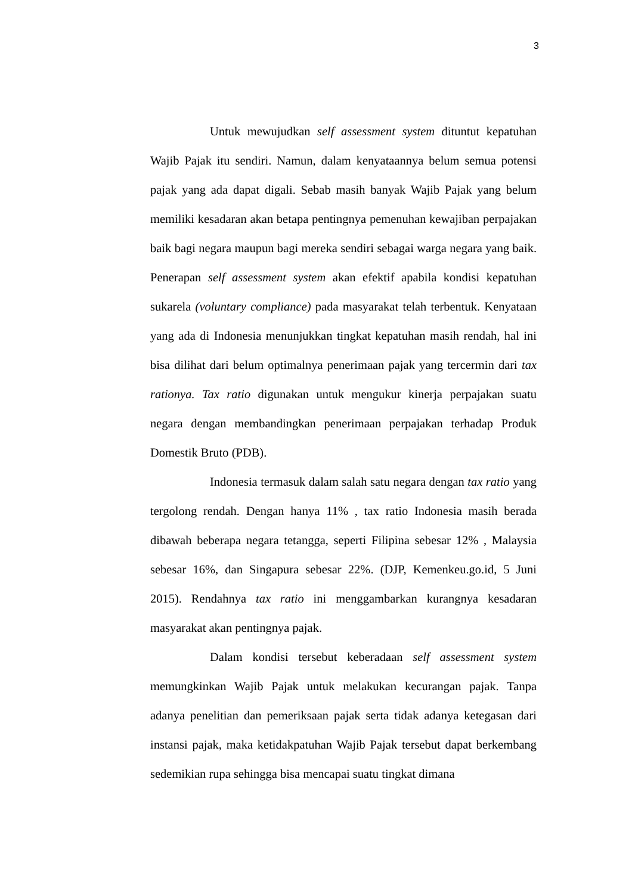3
Untuk mewujudkan self assessment system dituntut kepatuhan Wajib Pajak itu sendiri. Namun, dalam kenyataannya belum semua potensi pajak yang ada dapat digali. Sebab masih banyak Wajib Pajak yang belum memiliki kesadaran akan betapa pentingnya pemenuhan kewajiban perpajakan baik bagi negara maupun bagi mereka sendiri sebagai warga negara yang baik. Penerapan self assessment system akan efektif apabila kondisi kepatuhan sukarela (voluntary compliance) pada masyarakat telah terbentuk. Kenyataan yang ada di Indonesia menunjukkan tingkat kepatuhan masih rendah, hal ini bisa dilihat dari belum optimalnya penerimaan pajak yang tercermin dari tax rationya. Tax ratio digunakan untuk mengukur kinerja perpajakan suatu negara dengan membandingkan penerimaan perpajakan terhadap Produk Domestik Bruto (PDB).
Indonesia termasuk dalam salah satu negara dengan tax ratio yang tergolong rendah. Dengan hanya 11% , tax ratio Indonesia masih berada dibawah beberapa negara tetangga, seperti Filipina sebesar 12% , Malaysia sebesar 16%, dan Singapura sebesar 22%. (DJP, Kemenkeu.go.id, 5 Juni 2015). Rendahnya tax ratio ini menggambarkan kurangnya kesadaran masyarakat akan pentingnya pajak.
Dalam kondisi tersebut keberadaan self assessment system memungkinkan Wajib Pajak untuk melakukan kecurangan pajak. Tanpa adanya penelitian dan pemeriksaan pajak serta tidak adanya ketegasan dari instansi pajak, maka ketidakpatuhan Wajib Pajak tersebut dapat berkembang sedemikian rupa sehingga bisa mencapai suatu tingkat dimana